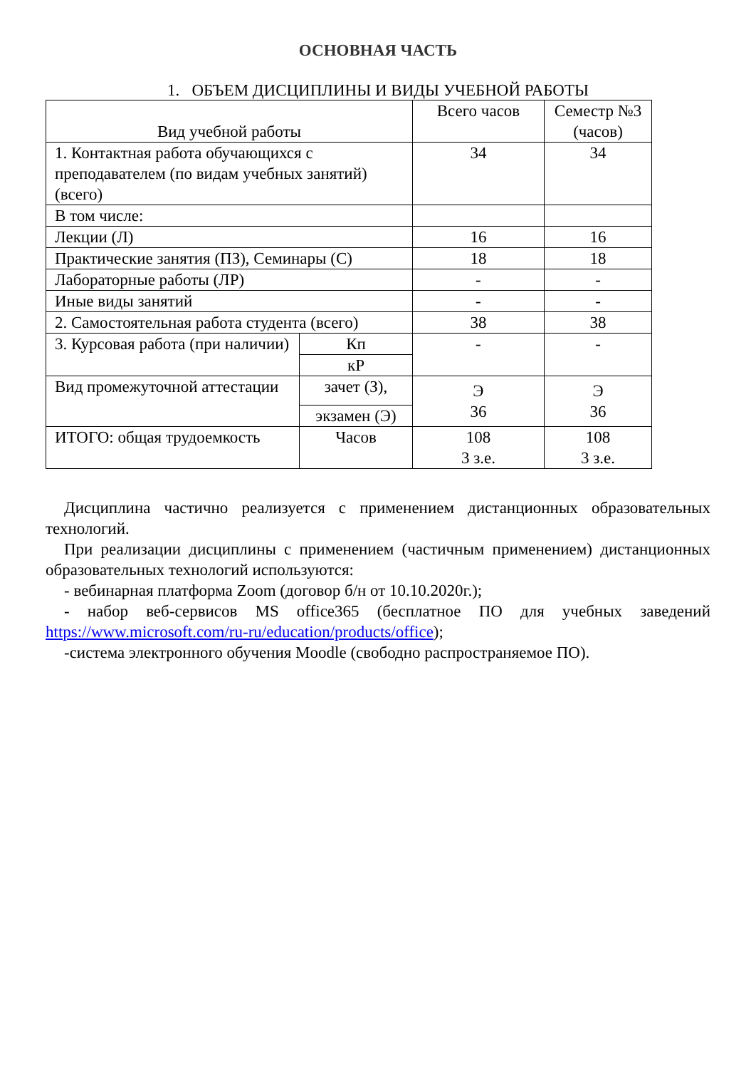ОСНОВНАЯ ЧАСТЬ
1. ОБЪЕМ ДИСЦИПЛИНЫ И ВИДЫ УЧЕБНОЙ РАБОТЫ
| Вид учебной работы | | Всего часов | Семестр №3 (часов) |
| --- | --- | --- | --- |
| 1. Контактная работа обучающихся с преподавателем (по видам учебных занятий) (всего) | | 34 | 34 |
| В том числе: | | | |
| Лекции (Л) | | 16 | 16 |
| Практические занятия (ПЗ), Семинары (С) | | 18 | 18 |
| Лабораторные работы (ЛР) | | - | - |
| Иные виды занятий | | - | - |
| 2. Самостоятельная работа студента (всего) | | 38 | 38 |
| 3. Курсовая работа (при наличии) | Кп | - | - |
| | кР | | |
| Вид промежуточной аттестации | зачет (З), | Э 36 | Э 36 |
| | экзамен (Э) | | |
| ИТОГО: общая трудоемкость | Часов | 108 3 з.е. | 108 3 з.е. |
Дисциплина частично реализуется с применением дистанционных образовательных технологий.
При реализации дисциплины с применением (частичным применением) дистанционных образовательных технологий используются:
- вебинарная платформа Zoom (договор б/н от 10.10.2020г.);
- набор веб-сервисов MS office365 (бесплатное ПО для учебных заведений https://www.microsoft.com/ru-ru/education/products/office);
-система электронного обучения Moodle (свободно распространяемое ПО).